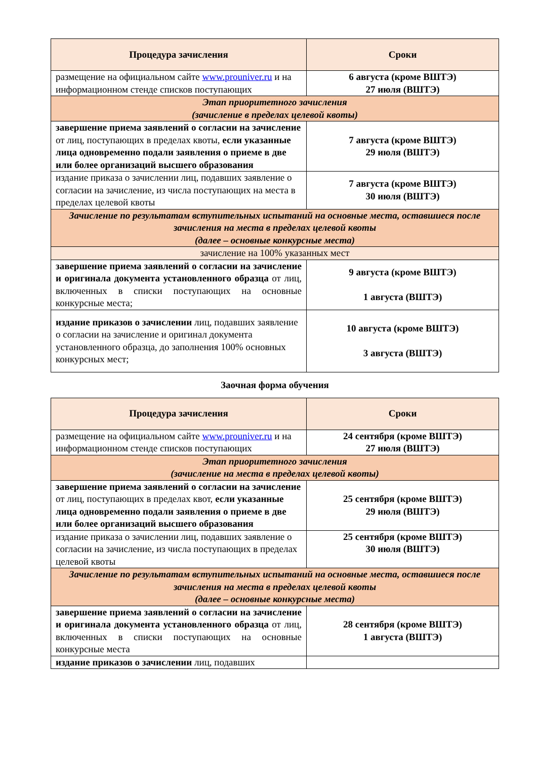| Процедура зачисления | Сроки |
| --- | --- |
| размещение на официальном сайте www.prouniver.ru и на информационном стенде списков поступающих | 6 августа (кроме ВШТЭ) 27 июля (ВШТЭ) |
| Этап приоритетного зачисления (зачисление в пределах целевой квоты) | |
| завершение приема заявлений о согласии на зачисление от лиц, поступающих в пределах квоты, если указанные лица одновременно подали заявления о приеме в две или более организаций высшего образования | 7 августа (кроме ВШТЭ) 29 июля (ВШТЭ) |
| издание приказа о зачислении лиц, подавших заявление о согласии на зачисление, из числа поступающих на места в пределах целевой квоты | 7 августа (кроме ВШТЭ) 30 июля (ВШТЭ) |
| Зачисление по результатам вступительных испытаний на основные места, оставшиеся после зачисления на места в пределах целевой квоты (далее – основные конкурсные места) | |
| зачисление на 100% указанных мест | |
| завершение приема заявлений о согласии на зачисление и оригинала документа установленного образца от лиц, включенных в списки поступающих на основные конкурсные места; | 9 августа (кроме ВШТЭ) 1 августа (ВШТЭ) |
| издание приказов о зачислении лиц, подавших заявление о согласии на зачисление и оригинал документа установленного образца, до заполнения 100% основных конкурсных мест; | 10 августа (кроме ВШТЭ) 3 августа (ВШТЭ) |
Заочная форма обучения
| Процедура зачисления | Сроки |
| --- | --- |
| размещение на официальном сайте www.prouniver.ru и на информационном стенде списков поступающих | 24 сентября (кроме ВШТЭ) 27 июля (ВШТЭ) |
| Этап приоритетного зачисления (зачисление на места в пределах целевой квоты) | |
| завершение приема заявлений о согласии на зачисление от лиц, поступающих в пределах квот, если указанные лица одновременно подали заявления о приеме в две или более организаций высшего образования | 25 сентября (кроме ВШТЭ) 29 июля (ВШТЭ) |
| издание приказа о зачислении лиц, подавших заявление о согласии на зачисление, из числа поступающих в пределах целевой квоты | 25 сентября (кроме ВШТЭ) 30 июля (ВШТЭ) |
| Зачисление по результатам вступительных испытаний на основные места, оставшиеся после зачисления на места в пределах целевой квоты (далее – основные конкурсные места) | |
| завершение приема заявлений о согласии на зачисление и оригинала документа установленного образца от лиц, включенных в списки поступающих на основные конкурсные места | 28 сентября (кроме ВШТЭ) 1 августа (ВШТЭ) |
| издание приказов о зачислении лиц, подавших | |